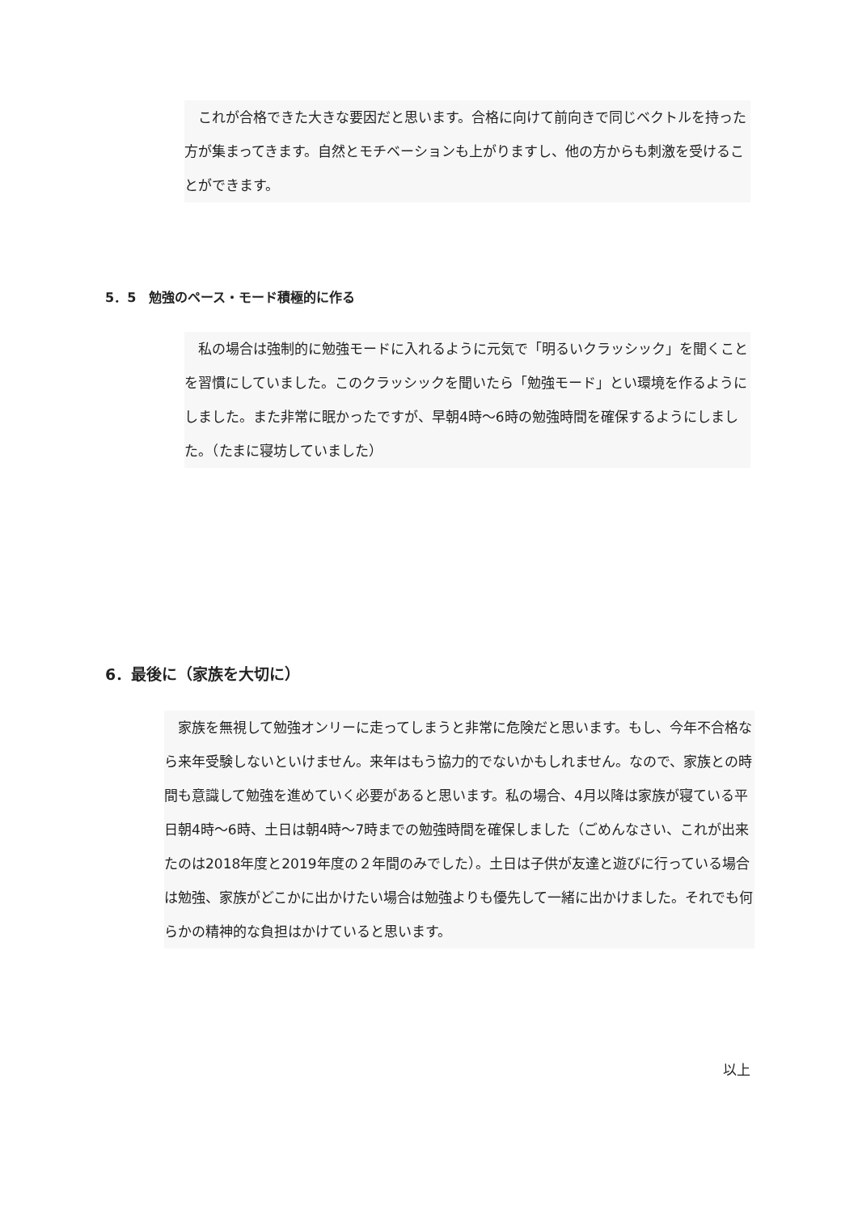これが合格できた大きな要因だと思います。合格に向けて前向きで同じベクトルを持った方が集まってきます。自然とモチベーションも上がりますし、他の方からも刺激を受けることができます。
5．5　勉強のペース・モード積極的に作る
　私の場合は強制的に勉強モードに入れるように元気で「明るいクラッシック」を聞くことを習慣にしていました。このクラッシックを聞いたら「勉強モード」とい環境を作るようにしました。また非常に眠かったですが、早朝4時～6時の勉強時間を確保するようにしました。（たまに寝坊していました）
6．最後に（家族を大切に）
　家族を無視して勉強オンリーに走ってしまうと非常に危険だと思います。もし、今年不合格なら来年受験しないといけません。来年はもう協力的でないかもしれません。なので、家族との時間も意識して勉強を進めていく必要があると思います。私の場合、4月以降は家族が寝ている平日朝4時～6時、土日は朝4時～7時までの勉強時間を確保しました（ごめんなさい、これが出来たのは2018年度と2019年度の２年間のみでした）。土日は子供が友達と遊びに行っている場合は勉強、家族がどこかに出かけたい場合は勉強よりも優先して一緒に出かけました。それでも何らかの精神的な負担はかけていると思います。
以上